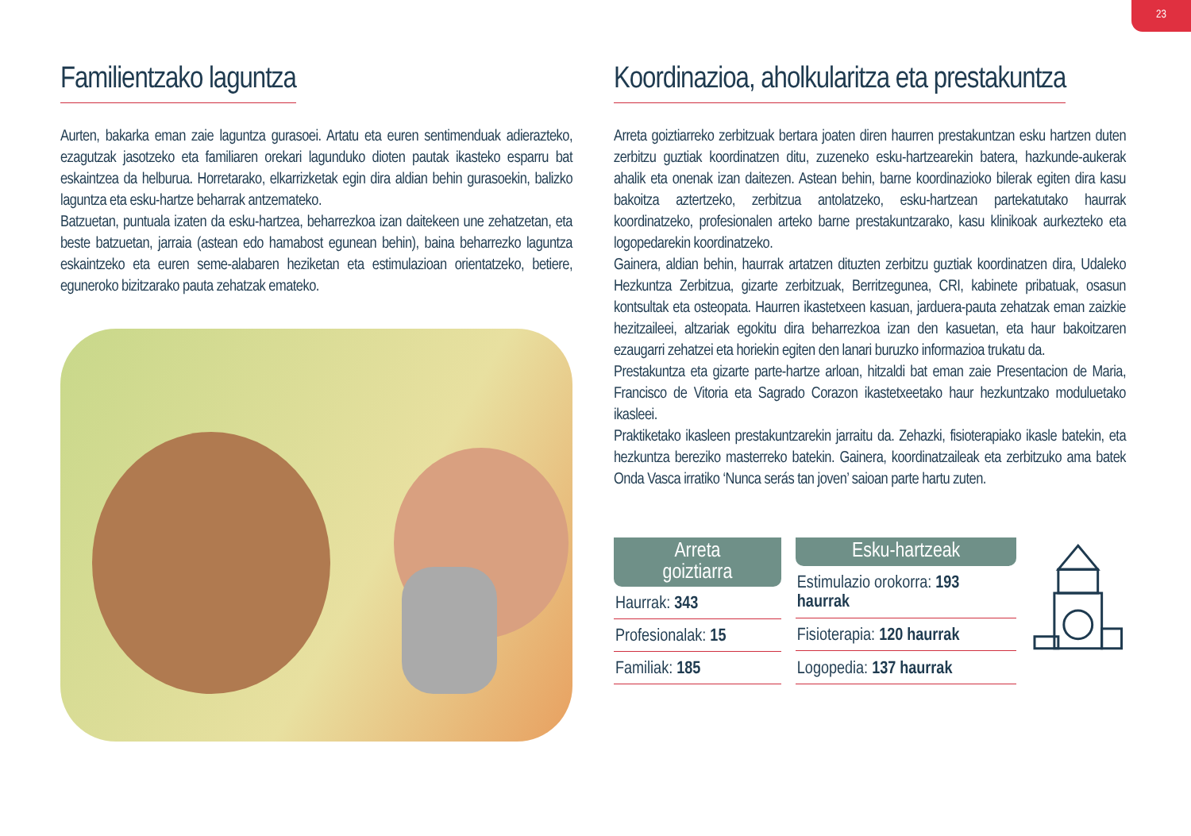23
Familientzako laguntza
Aurten, bakarka eman zaie laguntza gurasoei. Artatu eta euren sentimenduak adierazteko, ezagutzak jasotzeko eta familiaren orekari lagunduko dioten pautak ikasteko esparru bat eskaintzea da helburua. Horretarako, elkarrizketak egin dira aldian behin gurasoekin, balizko laguntza eta esku-hartze beharrak antzemateko.
Batzuetan, puntuala izaten da esku-hartzea, beharrezkoa izan daitekeen une zehatzetan, eta beste batzuetan, jarraia (astean edo hamabost egunean behin), baina beharrezko laguntza eskaintzeko eta euren seme-alabaren heziketan eta estimulazioan orientatzeko, betiere, eguneroko bizitzarako pauta zehatzak emateko.
Koordinazioa, aholkularitza eta prestakuntza
Arreta goiztiarreko zerbitzuak bertara joaten diren haurren prestakuntzan esku hartzen duten zerbitzu guztiak koordinatzen ditu, zuzeneko esku-hartzearekin batera, hazkunde-aukerak ahalik eta onenak izan daitezen. Astean behin, barne koordinazioko bilerak egiten dira kasu bakoitza aztertzeko, zerbitzua antolatzeko, esku-hartzean partekatutako haurrak koordinatzeko, profesionalen arteko barne prestakuntzarako, kasu klinikoak aurkezteko eta logopedarekin koordinatzeko.
Gainera, aldian behin, haurrak artatzen dituzten zerbitzu guztiak koordinatzen dira, Udaleko Hezkuntza Zerbitzua, gizarte zerbitzuak, Berritzegunea, CRI, kabinete pribatuak, osasun kontsultak eta osteopata. Haurren ikastetxeen kasuan, jarduera-pauta zehatzak eman zaizkie hezitzaileei, altzariak egokitu dira beharrezkoa izan den kasuetan, eta haur bakoitzaren ezaugarri zehatzei eta horiekin egiten den lanari buruzko informazioa trukatu da.
Prestakuntza eta gizarte parte-hartze arloan, hitzaldi bat eman zaie Presentacion de Maria, Francisco de Vitoria eta Sagrado Corazon ikastetxeetako haur hezkuntzako moduluetako ikasleei.
Praktiketako ikasleen prestakuntzarekin jarraitu da. Zehazki, fisioterapiako ikasle batekin, eta hezkuntza bereziko masterreko batekin. Gainera, koordinatzaileak eta zerbitzuko ama batek Onda Vasca irratiko ‘Nunca serás tan joven’ saioan parte hartu zuten.
| Arreta goiztiarra |
| --- |
| Haurrak: 343 |
| Profesionalak: 15 |
| Familiak: 185 |
| Esku-hartzeak |
| --- |
| Estimulazio orokorra: 193 haurrak |
| Fisioterapia: 120 haurrak |
| Logopedia: 137 haurrak |